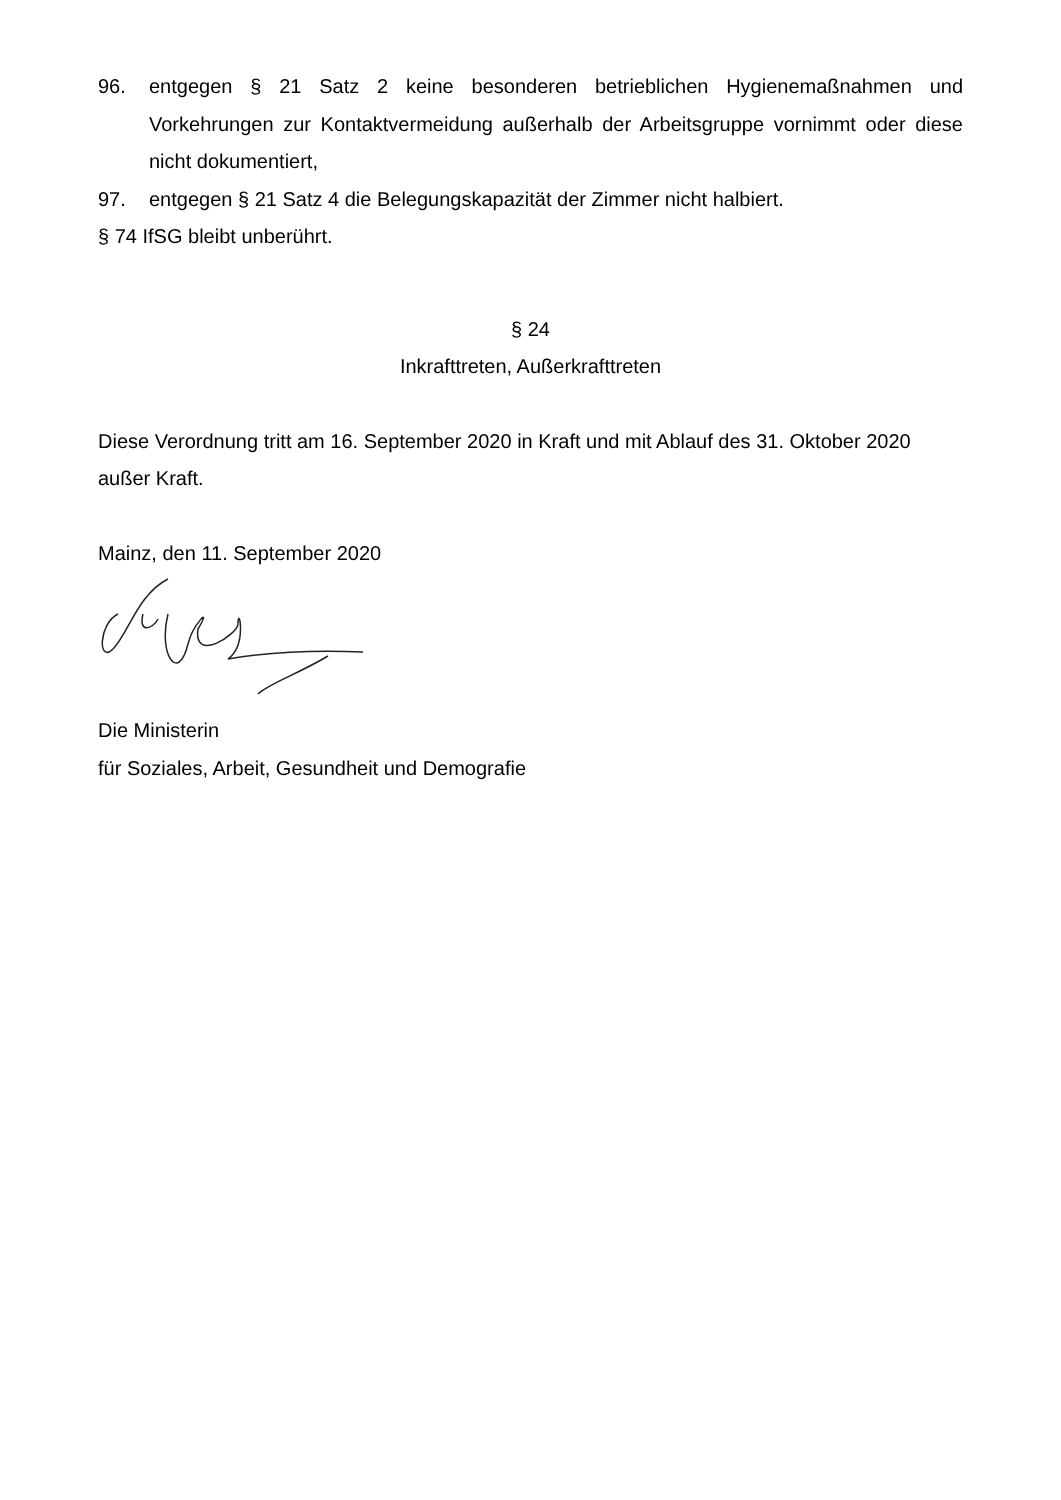96. entgegen § 21 Satz 2 keine besonderen betrieblichen Hygienemaßnahmen und Vorkehrungen zur Kontaktvermeidung außerhalb der Arbeitsgruppe vornimmt oder diese nicht dokumentiert,
97. entgegen § 21 Satz 4 die Belegungskapazität der Zimmer nicht halbiert.
§ 74 IfSG bleibt unberührt.
§ 24
Inkrafttreten, Außerkrafttreten
Diese Verordnung tritt am 16. September 2020 in Kraft und mit Ablauf des 31. Oktober 2020 außer Kraft.
Mainz, den 11. September 2020
Die Ministerin
für Soziales, Arbeit, Gesundheit und Demografie